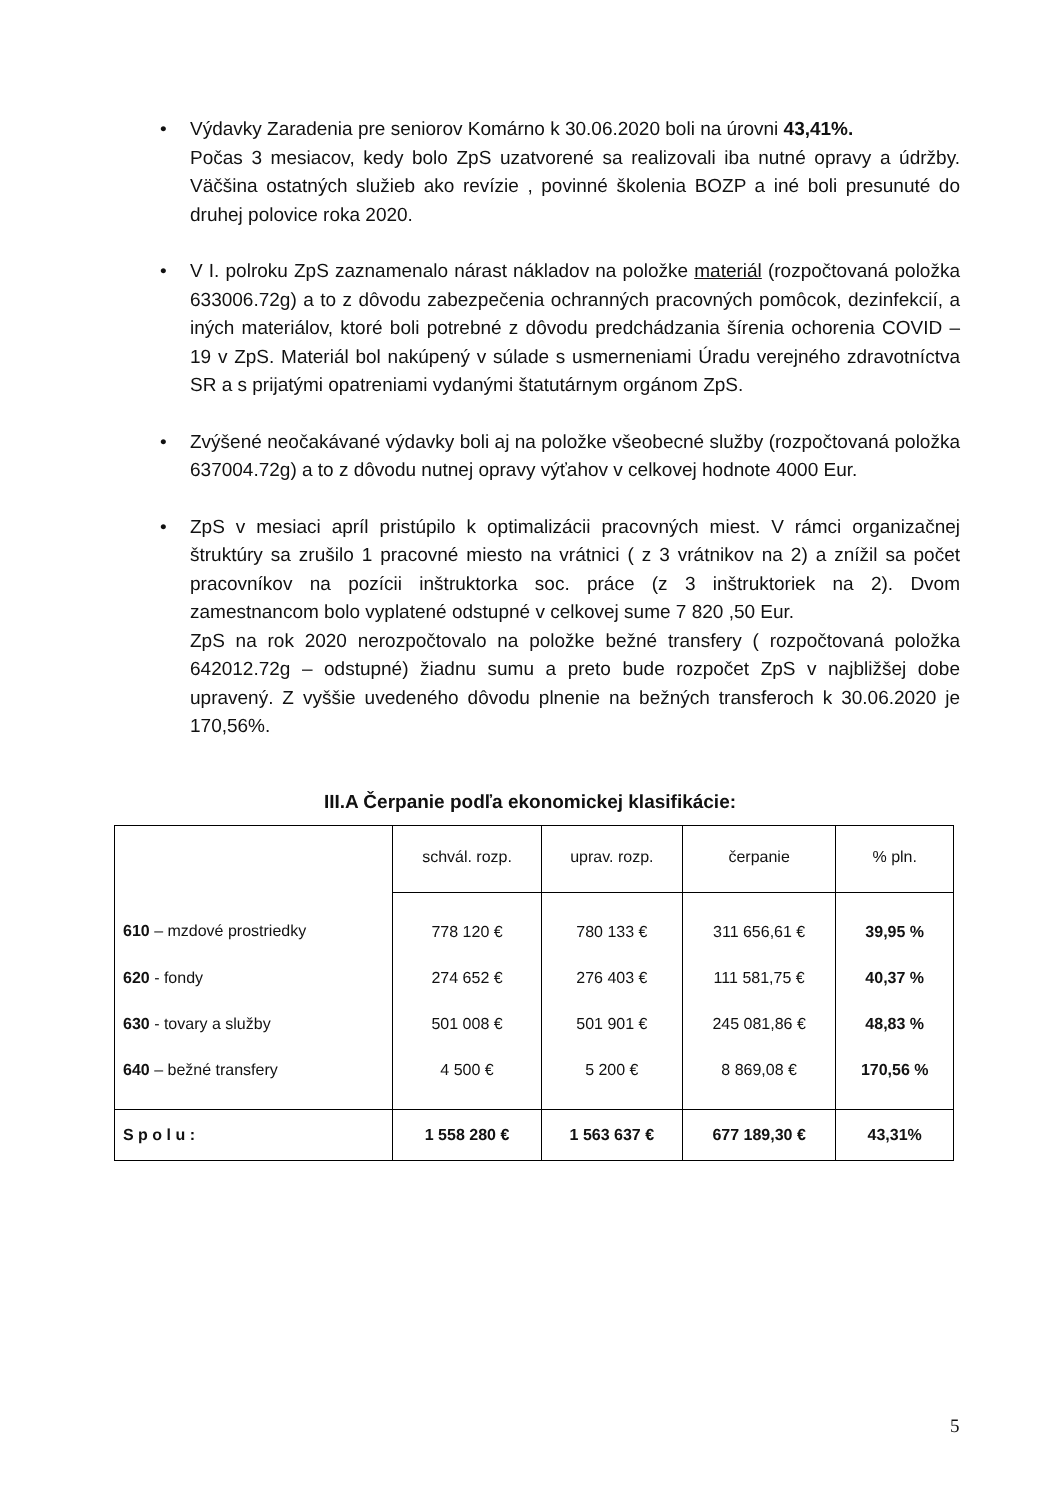• Výdavky Zaradenia pre seniorov Komárno k 30.06.2020 boli na úrovni 43,41%.
Počas 3 mesiacov, kedy bolo ZpS uzatvorené sa realizovali iba nutné opravy a údržby. Väčšina ostatných služieb ako revízie , povinné školenia BOZP a iné boli presunuté do druhej polovice roka 2020.
• V I. polroku ZpS zaznamenalo nárast nákladov na položke materiál (rozpočtovaná položka 633006.72g) a to z dôvodu zabezpečenia ochranných pracovných pomôcok, dezinfekcií, a iných materiálov, ktoré boli potrebné z dôvodu predchádzania šírenia ochorenia COVID – 19 v ZpS. Materiál bol nakúpený v súlade s usmerneniami Úradu verejného zdravotníctva SR a s prijatými opatreniami vydanými štatutárnym orgánom ZpS.
• Zvýšené neočakávané výdavky boli aj na položke všeobecné služby (rozpočtovaná položka 637004.72g) a to z dôvodu nutnej opravy výťahov v celkovej hodnote 4000 Eur.
• ZpS v mesiaci apríl pristúpilo k optimalizácii pracovných miest. V rámci organizačnej štruktúry sa zrušilo 1 pracovné miesto na vrátnici ( z 3 vrátnikov na 2) a znížil sa počet pracovníkov na pozícii inštruktorka soc. práce (z 3 inštruktoriek na 2). Dvom zamestnancom bolo vyplatené odstupné v celkovej sume 7 820 ,50 Eur.
ZpS na rok 2020 nerozpočtovalo na položke bežné transfery ( rozpočtovaná položka 642012.72g – odstupné) žiadnu sumu a preto bude rozpočet ZpS v najbližšej dobe upravený. Z vyššie uvedeného dôvodu plnenie na bežných transferoch k 30.06.2020 je 170,56%.
III.A Čerpanie podľa ekonomickej klasifikácie:
| | schvál. rozp. | uprav. rozp. | čerpanie | % pln. |
| --- | --- | --- | --- | --- |
| 610 – mzdové prostriedky | 778 120 € | 780 133 € | 311 656,61 € | 39,95 % |
| 620 - fondy | 274 652 € | 276 403 € | 111 581,75 € | 40,37 % |
| 630 - tovary a služby | 501 008 € | 501 901 € | 245 081,86 € | 48,83 % |
| 640 – bežné transfery | 4 500 € | 5 200 € | 8 869,08 € | 170,56 % |
| S p o l u : | 1 558 280 € | 1 563 637 € | 677 189,30 € | 43,31% |
5